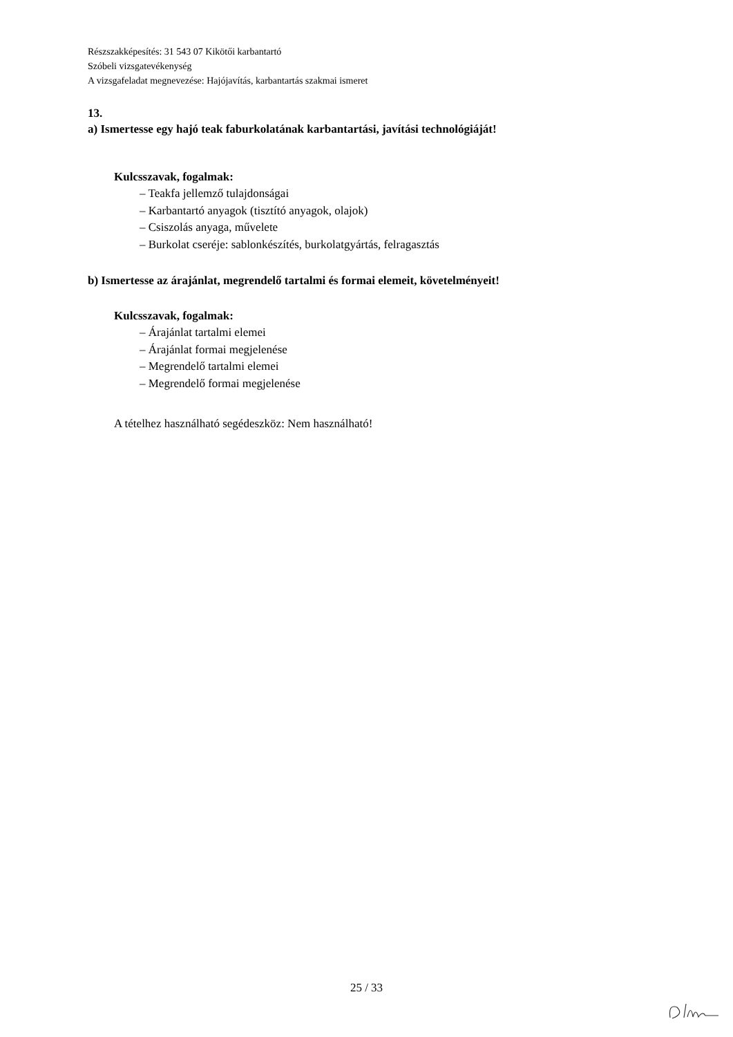Részszakképesítés: 31 543 07 Kikötői karbantartó
Szóbeli vizsgatevékenység
A vizsgafeladat megnevezése: Hajójavítás, karbantartás szakmai ismeret
13.
a) Ismertesse egy hajó teak faburkolatának karbantartási, javítási technológiáját!
Kulcsszavak, fogalmak:
– Teakfa jellemző tulajdonságai
– Karbantartó anyagok (tisztító anyagok, olajok)
– Csiszolás anyaga, művelete
– Burkolat cseréje: sablonkészítés, burkolatgyártás, felragasztás
b) Ismertesse az árajánlat, megrendelő tartalmi és formai elemeit, követelményeit!
Kulcsszavak, fogalmak:
– Árajánlat tartalmi elemei
– Árajánlat formai megjelenése
– Megrendelő tartalmi elemei
– Megrendelő formai megjelenése
A tételhez használható segédeszköz: Nem használható!
25 / 33